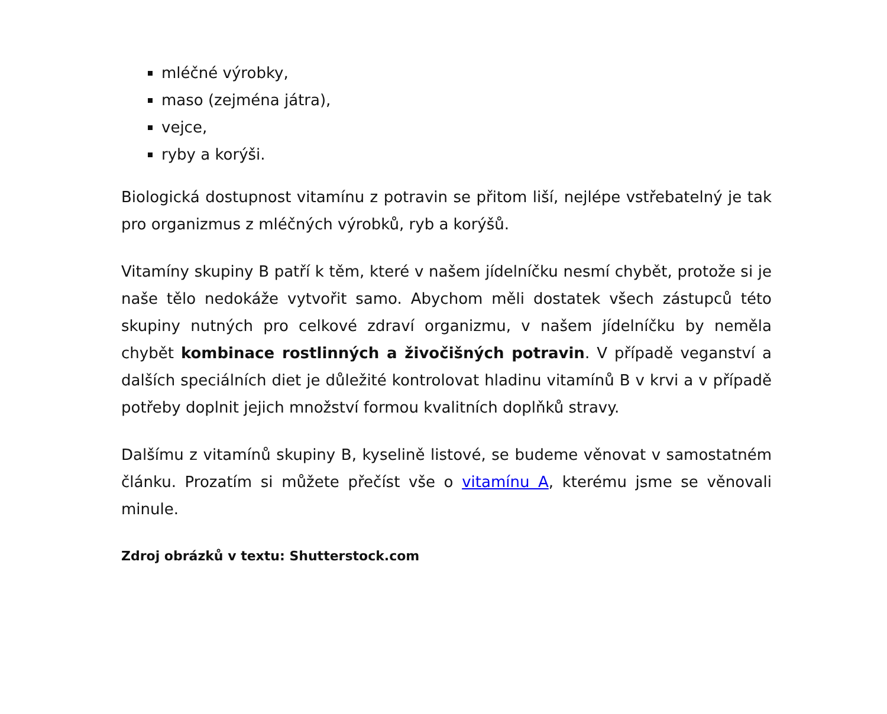mléčné výrobky,
maso (zejména játra),
vejce,
ryby a korýši.
Biologická dostupnost vitamínu z potravin se přitom liší, nejlépe vstřebatelný je tak pro organizmus z mléčných výrobků, ryb a korýšů.
Vitamíny skupiny B patří k těm, které v našem jídelníčku nesmí chybět, protože si je naše tělo nedokáže vytvořit samo. Abychom měli dostatek všech zástupců této skupiny nutných pro celkové zdraví organizmu, v našem jídelníčku by neměla chybět kombinace rostlinných a živočišných potravin. V případě veganství a dalších speciálních diet je důležité kontrolovat hladinu vitamínů B v krvi a v případě potřeby doplnit jejich množství formou kvalitních doplňků stravy.
Dalšímu z vitamínů skupiny B, kyselině listové, se budeme věnovat v samostatném článku. Prozatím si můžete přečíst vše o vitamínu A, kterému jsme se věnovali minule.
Zdroj obrázků v textu: Shutterstock.com